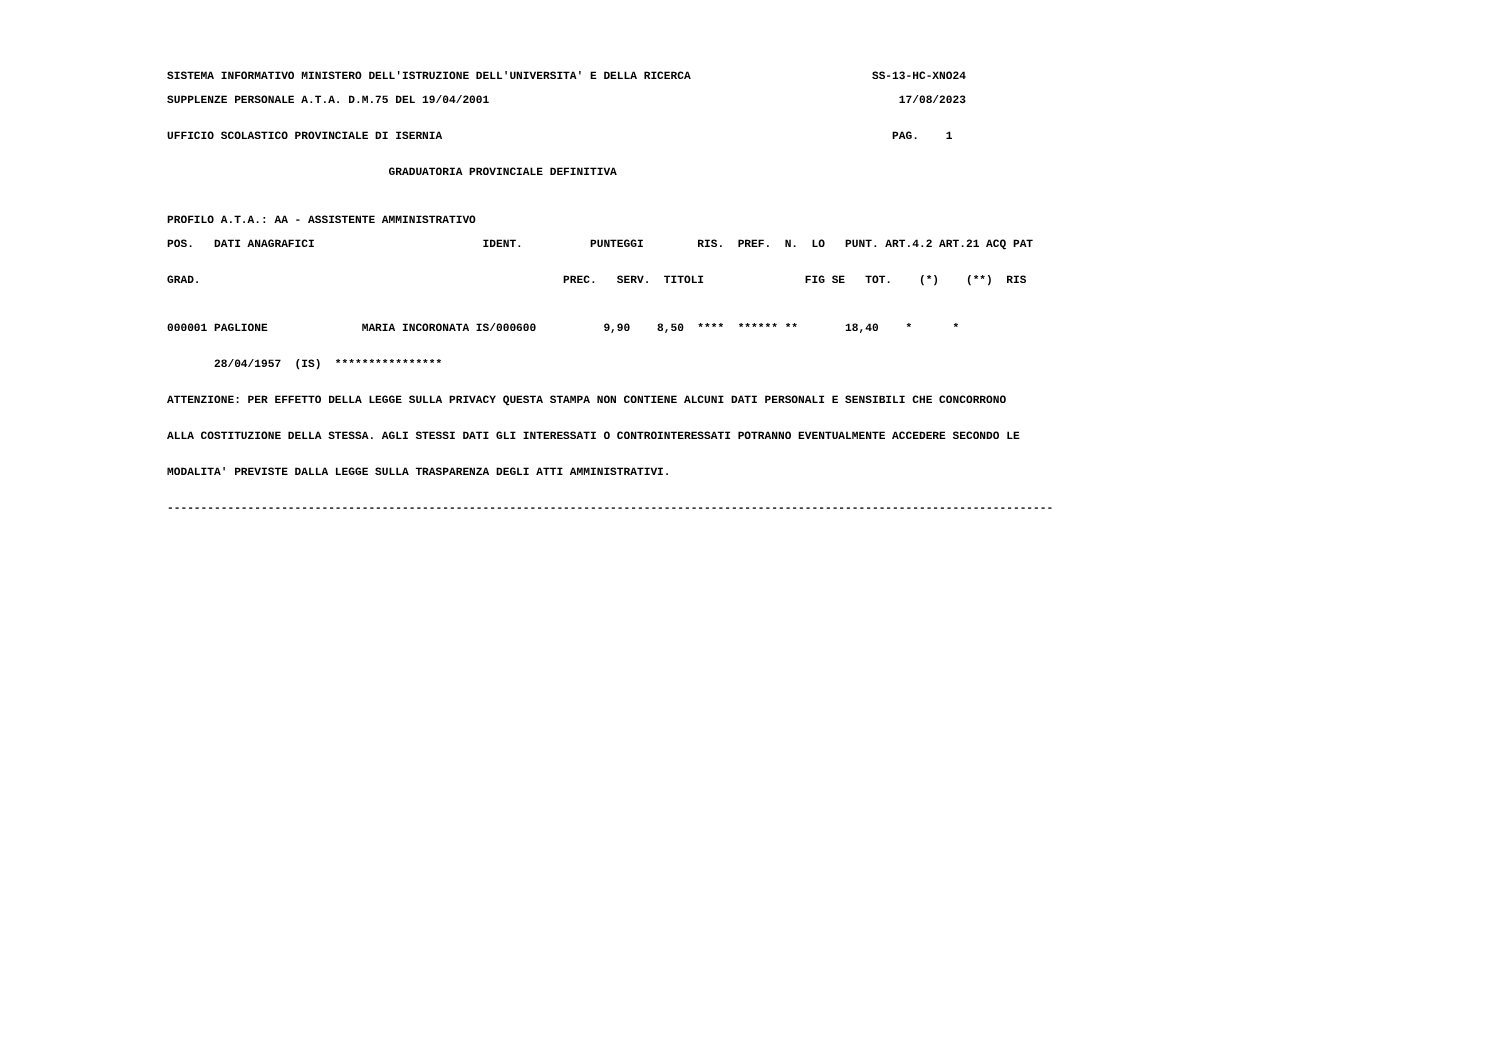SISTEMA INFORMATIVO MINISTERO DELL'ISTRUZIONE DELL'UNIVERSITA' E DELLA RICERCA SS-13-HC-XNO24
SUPPLENZE PERSONALE A.T.A. D.M.75 DEL 19/04/2001 17/08/2023
UFFICIO SCOLASTICO PROVINCIALE DI ISERNIA PAG. 1
GRADUATORIA PROVINCIALE DEFINITIVA
PROFILO A.T.A.: AA - ASSISTENTE AMMINISTRATIVO
POS. DATI ANAGRAFICI IDENT. PUNTEGGI RIS. PREF. N. LO PUNT. ART.4.2 ART.21 ACQ PAT
GRAD. PREC. SERV. TITOLI FIG SE TOT. (*) (**) RIS
000001 PAGLIONE MARIA INCORONATA IS/000600 9,90 8,50 **** ****** ** 18,40 * *
28/04/1957 (IS) ****************
ATTENZIONE: PER EFFETTO DELLA LEGGE SULLA PRIVACY QUESTA STAMPA NON CONTIENE ALCUNI DATI PERSONALI E SENSIBILI CHE CONCORRONO
ALLA COSTITUZIONE DELLA STESSA. AGLI STESSI DATI GLI INTERESSATI O CONTROINTERESSATI POTRANNO EVENTUALMENTE ACCEDERE SECONDO LE
MODALITA' PREVISTE DALLA LEGGE SULLA TRASPARENZA DEGLI ATTI AMMINISTRATIVI.
------------------------------------------------------------------------------------------------------------------------------------